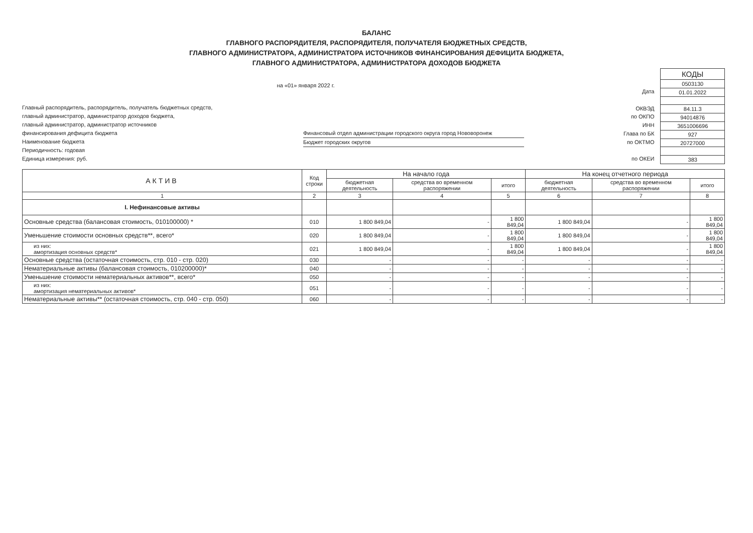БАЛАНС
ГЛАВНОГО РАСПОРЯДИТЕЛЯ, РАСПОРЯДИТЕЛЯ, ПОЛУЧАТЕЛЯ БЮДЖЕТНЫХ СРЕДСТВ,
ГЛАВНОГО АДМИНИСТРАТОРА, АДМИНИСТРАТОРА ИСТОЧНИКОВ ФИНАНСИРОВАНИЯ ДЕФИЦИТА БЮДЖЕТА,
ГЛАВНОГО АДМИНИСТРАТОРА, АДМИНИСТРАТОРА ДОХОДОВ БЮДЖЕТА
на «01» января 2022 г.
Главный распорядитель, распорядитель, получатель бюджетных средств,
главный администратор, администратор доходов бюджета,
главный администратор, администратор источников
финансирования дефицита бюджета
Наименование бюджета
Периодичность: годовая
Единица измерения: руб.
Финансовый отдел администрации городского округа город Нововоронеж
Бюджет городских округов
Дата
ОКВЭД
по ОКПО
ИНН
Глава по БК
по ОКТМО
по ОКЕИ
| КОДЫ |
| 0503130 |
| 01.01.2022 |
| 84.11.3 |
| 94014876 |
| 3651006696 |
| 927 |
| 20727000 |
| 383 |
| АКТИВ | Код строки | На начало года | | | На конец отчетного периода | | |
| --- | --- | --- | --- | --- | --- | --- | --- |
| | | бюджетная деятельность | средства во временном распоряжении | итого | бюджетная деятельность | средства во временном распоряжении | итого |
| 1 | 2 | 3 | 4 | 5 | 6 | 7 | 8 |
| I. Нефинансовые активы | | | | | | | |
| Основные средства (балансовая стоимость, 010100000) * | 010 | 1 800 849,04 | - | 1 800 849,04 | 1 800 849,04 | - | 1 800 849,04 |
| Уменьшение стоимости основных средств**, всего* | 020 | 1 800 849,04 | - | 1 800 849,04 | 1 800 849,04 | - | 1 800 849,04 |
| из них: амортизация основных средств* | 021 | 1 800 849,04 | - | 1 800 849,04 | 1 800 849,04 | - | 1 800 849,04 |
| Основные средства (остаточная стоимость, стр. 010 - стр. 020) | 030 | - | - | - | - | - | - |
| Нематериальные активы (балансовая стоимость, 010200000)* | 040 | - | - | - | - | - | - |
| Уменьшение стоимости нематериальных активов**, всего* | 050 | - | - | - | - | - | - |
| из них: амортизация нематериальных активов* | 051 | - | - | - | - | - | - |
| Нематериальные активы** (остаточная стоимость, стр. 040 - стр. 050) | 060 | - | - | - | - | - | - |